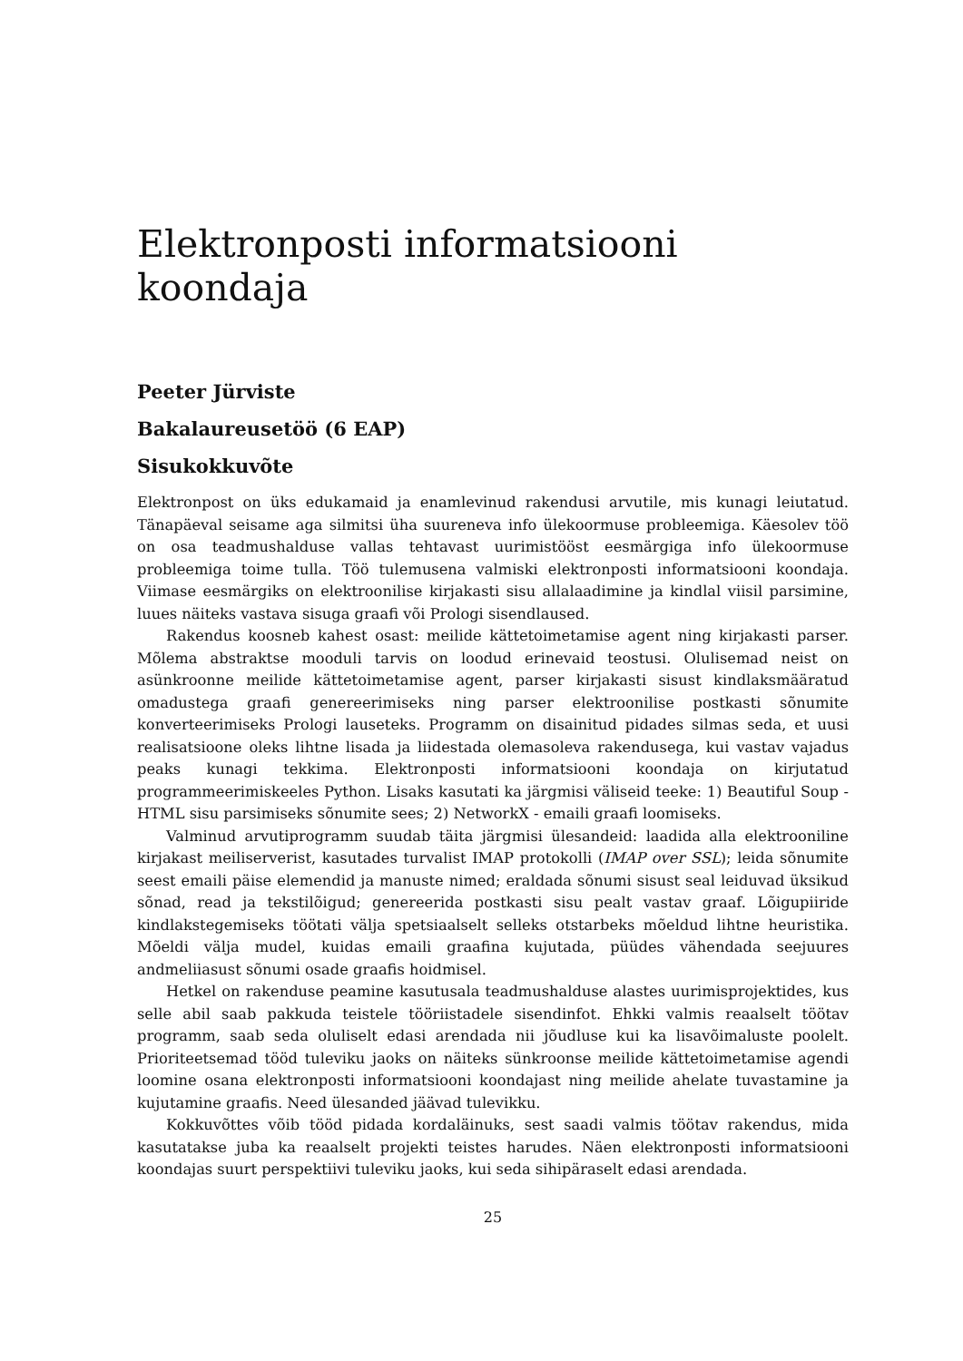Elektronposti informatsiooni koondaja
Peeter Jürviste
Bakalaureusetöö (6 EAP)
Sisukokkuvõte
Elektronpost on üks edukamaid ja enamlevinud rakendusi arvutile, mis kunagi leiutatud. Tänapäeval seisame aga silmitsi üha suureneva info ülekoormuse probleemiga. Käesolev töö on osa teadmushalduse vallas tehtavast uurimistööst eesmärgiga info ülekoormuse probleemiga toime tulla. Töö tulemusena valmiski elektronposti informatsiooni koondaja. Viimase eesmärgiks on elektroonilise kirjakasti sisu allalaadimine ja kindlal viisil parsimine, luues näiteks vastava sisuga graafi või Prologi sisendlaused.
Rakendus koosneb kahest osast: meilide kättetoimetamise agent ning kirjakasti parser. Mõlema abstraktse mooduli tarvis on loodud erinevaid teostusi. Olulisemad neist on asünkroonne meilide kättetoimetamise agent, parser kirjakasti sisust kindlaksmääratud omadustega graafi genereerimiseks ning parser elektroonilise postkasti sõnumite konverteerimiseks Prologi lauseteks. Programm on disainitud pidades silmas seda, et uusi realisatsioone oleks lihtne lisada ja liidestada olemasoleva rakendusega, kui vastav vajadus peaks kunagi tekkima. Elektronposti informatsiooni koondaja on kirjutatud programmeerimiskeeles Python. Lisaks kasutati ka järgmisi väliseid teeke: 1) Beautiful Soup - HTML sisu parsimiseks sõnumite sees; 2) NetworkX - emaili graafi loomiseks.
Valminud arvutiprogramm suudab täita järgmisi ülesandeid: laadida alla elektrooniline kirjakast meiliserverist, kasutades turvalist IMAP protokolli (IMAP over SSL); leida sõnumite seest emaili päise elemendid ja manuste nimed; eraldada sõnumi sisust seal leiduvad üksikud sõnad, read ja tekstilõigud; genereerida postkasti sisu pealt vastav graaf. Lõigupiiride kindlakstegemiseks töötati välja spetsiaalselt selleks otstarbeks mõeldud lihtne heuristika. Mõeldi välja mudel, kuidas emaili graafina kujutada, püüdes vähendada seejuures andmeliiasust sõnumi osade graafis hoidmisel.
Hetkel on rakenduse peamine kasutusala teadmushalduse alastes uurimisprojektides, kus selle abil saab pakkuda teistele tööriistadele sisendinfot. Ehkki valmis reaalselt töötav programm, saab seda oluliselt edasi arendada nii jõudluse kui ka lisavõimaluste poolelt. Prioriteetsemad tööd tuleviku jaoks on näiteks sünkroonse meilide kättetoimetamise agendi loomine osana elektronposti informatsiooni koondajast ning meilide ahelate tuvastamine ja kujutamine graafis. Need ülesanded jäävad tulevikku.
Kokkuvõttes võib tööd pidada kordaläinuks, sest saadi valmis töötav rakendus, mida kasutatakse juba ka reaalselt projekti teistes harudes. Näen elektronposti informatsiooni koondajas suurt perspektiivi tuleviku jaoks, kui seda sihipäraselt edasi arendada.
25